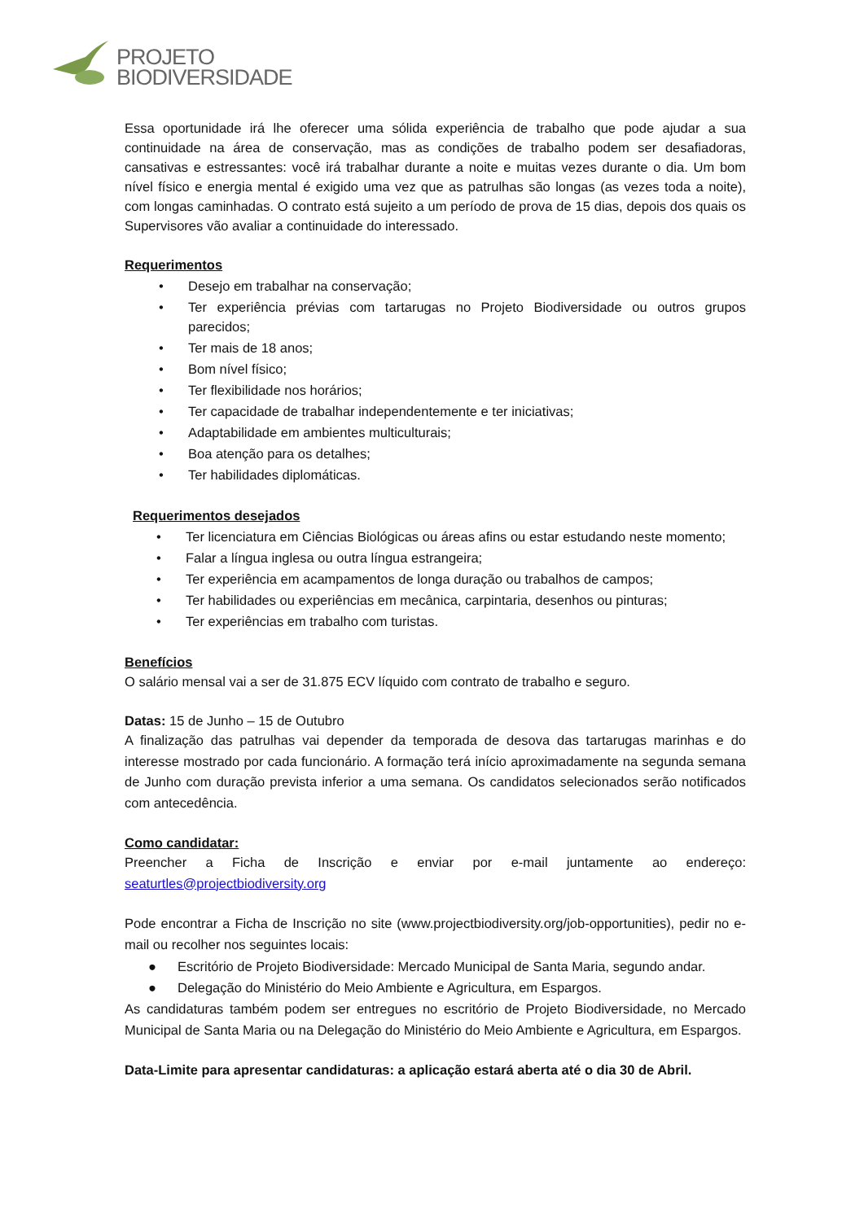PROJETO
BIODIVERSIDADE
Essa oportunidade irá lhe oferecer uma sólida experiência de trabalho que pode ajudar a sua continuidade na área de conservação, mas as condições de trabalho podem ser desafiadoras, cansativas e estressantes: você irá trabalhar durante a noite e muitas vezes durante o dia. Um bom nível físico e energia mental é exigido uma vez que as patrulhas são longas (as vezes toda a noite), com longas caminhadas. O contrato está sujeito a um período de prova de 15 dias, depois dos quais os Supervisores vão avaliar a continuidade do interessado.
Requerimentos
• Desejo em trabalhar na conservação;
• Ter experiência prévias com tartarugas no Projeto Biodiversidade ou outros grupos parecidos;
• Ter mais de 18 anos;
• Bom nível físico;
• Ter flexibilidade nos horários;
• Ter capacidade de trabalhar independentemente e ter iniciativas;
• Adaptabilidade em ambientes multiculturais;
• Boa atenção para os detalhes;
• Ter habilidades diplomáticas.
Requerimentos desejados
• Ter licenciatura em Ciências Biológicas ou áreas afins ou estar estudando neste momento;
• Falar a língua inglesa ou outra língua estrangeira;
• Ter experiência em acampamentos de longa duração ou trabalhos de campos;
• Ter habilidades ou experiências em mecânica, carpintaria, desenhos ou pinturas;
• Ter experiências em trabalho com turistas.
Benefícios
O salário mensal vai a ser de 31.875 ECV líquido com contrato de trabalho e seguro.
Datas: 15 de Junho – 15 de Outubro
A finalização das patrulhas vai depender da temporada de desova das tartarugas marinhas e do interesse mostrado por cada funcionário. A formação terá início aproximadamente na segunda semana de Junho com duração prevista inferior a uma semana. Os candidatos selecionados serão notificados com antecedência.
Como candidatar:
Preencher a Ficha de Inscrição e enviar por e-mail juntamente ao endereço: seaturtles@projectbiodiversity.org
Pode encontrar a Ficha de Inscrição no site (www.projectbiodiversity.org/job-opportunities), pedir no e-mail ou recolher nos seguintes locais:
● Escritório de Projeto Biodiversidade: Mercado Municipal de Santa Maria, segundo andar.
● Delegação do Ministério do Meio Ambiente e Agricultura, em Espargos.
As candidaturas também podem ser entregues no escritório de Projeto Biodiversidade, no Mercado Municipal de Santa Maria ou na Delegação do Ministério do Meio Ambiente e Agricultura, em Espargos.
Data-Limite para apresentar candidaturas: a aplicação estará aberta até o dia 30 de Abril.